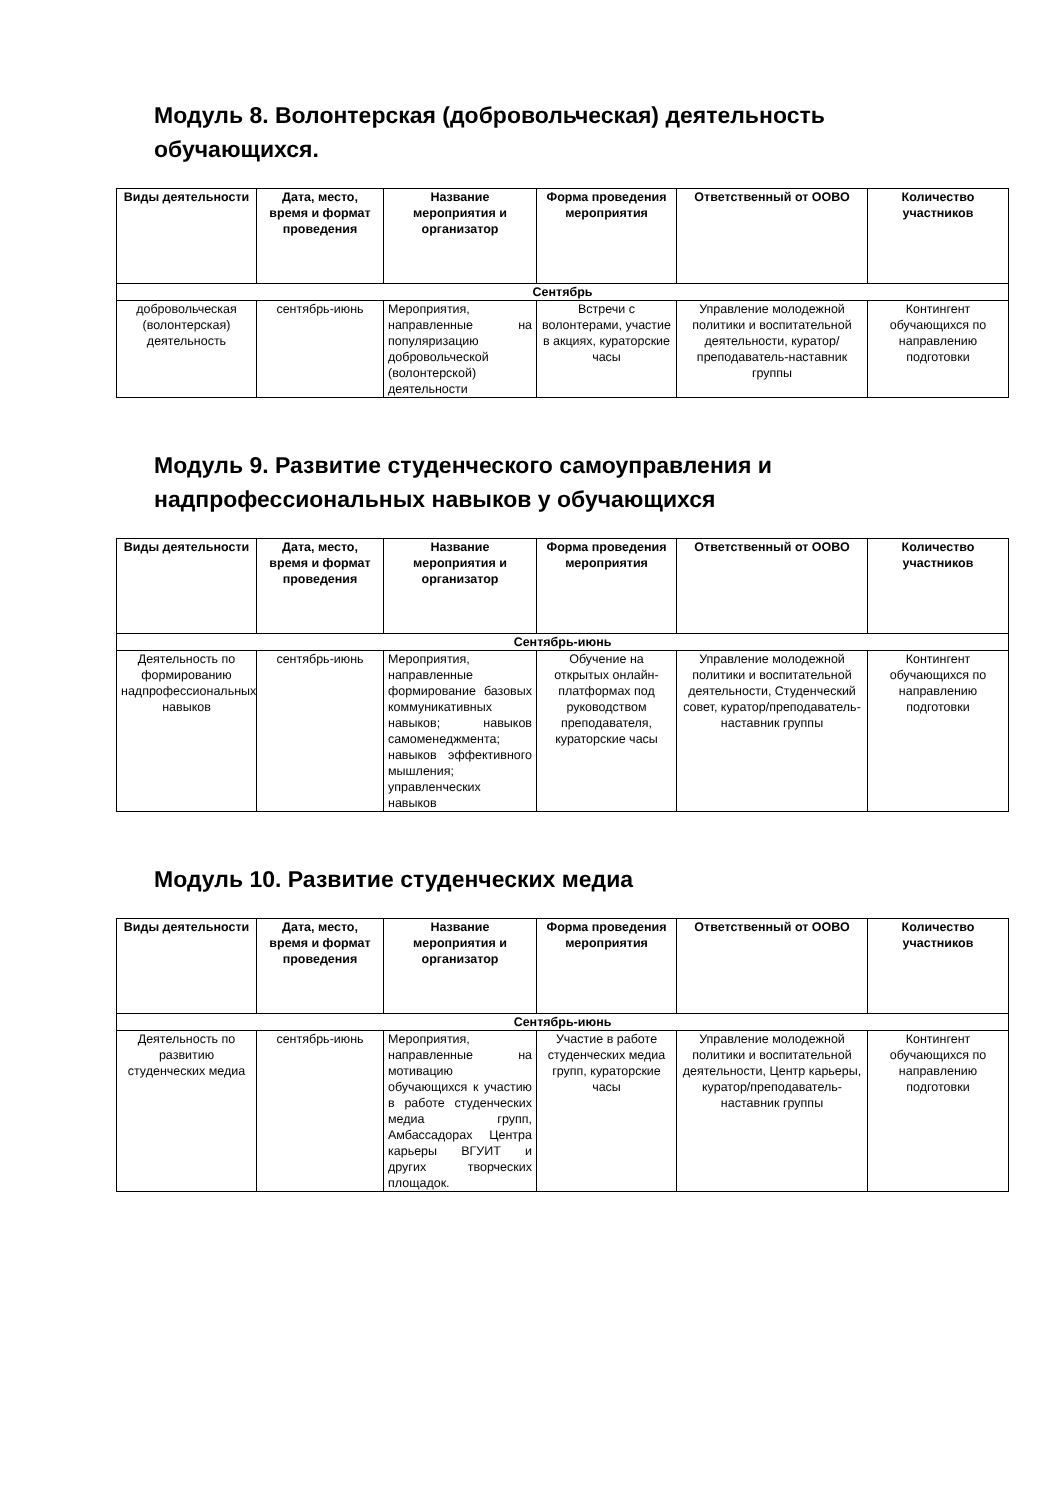Модуль 8. Волонтерская (добровольческая) деятельность обучающихся.
| Виды деятельности | Дата, место, время и формат проведения | Название мероприятия и организатор | Форма проведения мероприятия | Ответственный от ООВО | Количество участников |
| --- | --- | --- | --- | --- | --- |
| Сентябрь | | | | | |
| добровольческая (волонтерская) деятельность | сентябрь-июнь | Мероприятия, направленные на популяризацию добровольческой (волонтерской) деятельности | Встречи с волонтерами, участие в акциях, кураторские часы | Управление молодежной политики и воспитательной деятельности, куратор/преподаватель-наставник группы | Контингент обучающихся по направлению подготовки |
Модуль 9. Развитие студенческого самоуправления и надпрофессиональных навыков у обучающихся
| Виды деятельности | Дата, место, время и формат проведения | Название мероприятия и организатор | Форма проведения мероприятия | Ответственный от ООВО | Количество участников |
| --- | --- | --- | --- | --- | --- |
| Сентябрь-июнь | | | | | |
| Деятельность по формированию надпрофессиональных навыков | сентябрь-июнь | Мероприятия, направленные формирование базовых коммуникативных навыков; навыков самоменеджмента; навыков эффективного мышления; управленческих навыков | Обучение на открытых онлайн-платформах под руководством преподавателя, кураторские часы | Управление молодежной политики и воспитательной деятельности, Студенческий совет, куратор/преподаватель-наставник группы | Контингент обучающихся по направлению подготовки |
Модуль 10. Развитие студенческих медиа
| Виды деятельности | Дата, место, время и формат проведения | Название мероприятия и организатор | Форма проведения мероприятия | Ответственный от ООВО | Количество участников |
| --- | --- | --- | --- | --- | --- |
| Сентябрь-июнь | | | | | |
| Деятельность по развитию студенческих медиа | сентябрь-июнь | Мероприятия, направленные на мотивацию обучающихся к участию в работе студенческих медиа групп, Амбассадорах Центра карьеры ВГУИТ и других творческих площадок. | Участие в работе студенческих медиа групп, кураторские часы | Управление молодежной политики и воспитательной деятельности, Центр карьеры, куратор/преподаватель-наставник группы | Контингент обучающихся по направлению подготовки |